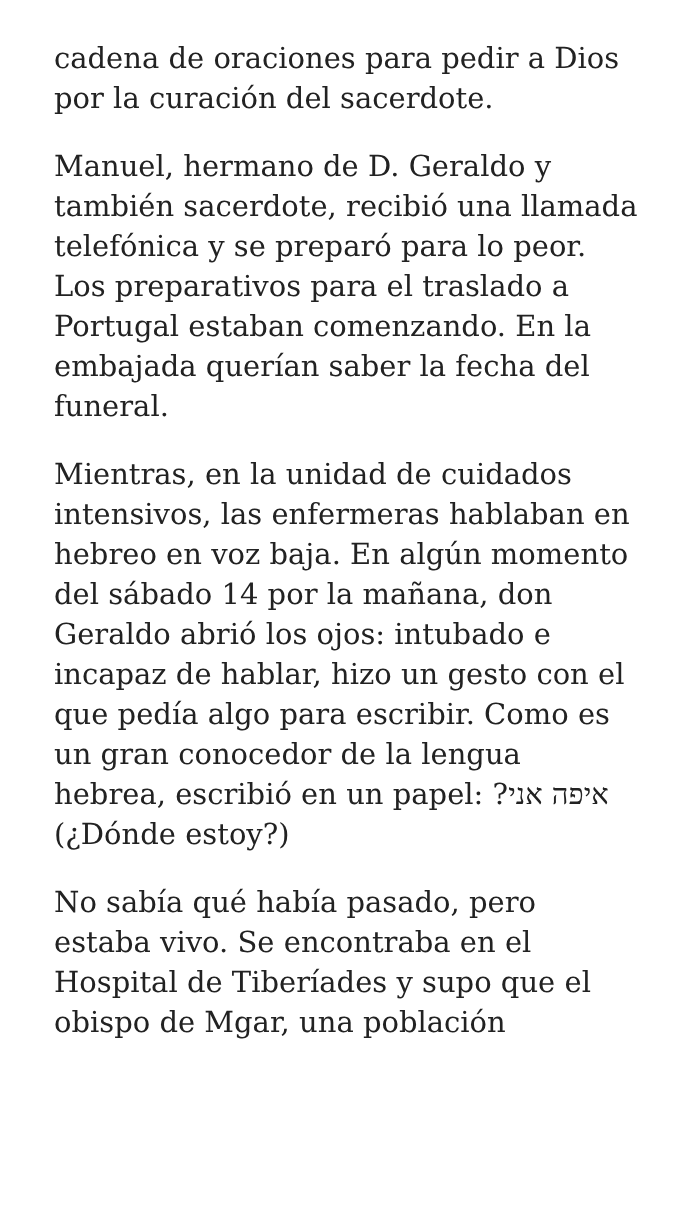cadena de oraciones para pedir a Dios por la curación del sacerdote.
Manuel, hermano de D. Geraldo y también sacerdote, recibió una llamada telefónica y se preparó para lo peor. Los preparativos para el traslado a Portugal estaban comenzando. En la embajada querían saber la fecha del funeral.
Mientras, en la unidad de cuidados intensivos, las enfermeras hablaban en hebreo en voz baja. En algún momento del sábado 14 por la mañana, don Geraldo abrió los ojos: intubado e incapaz de hablar, hizo un gesto con el que pedía algo para escribir. Como es un gran conocedor de la lengua hebrea, escribió en un papel: איפה אני? (¿Dónde estoy?)
No sabía qué había pasado, pero estaba vivo. Se encontraba en el Hospital de Tiberíades y supo que el obispo de Mgar, una población